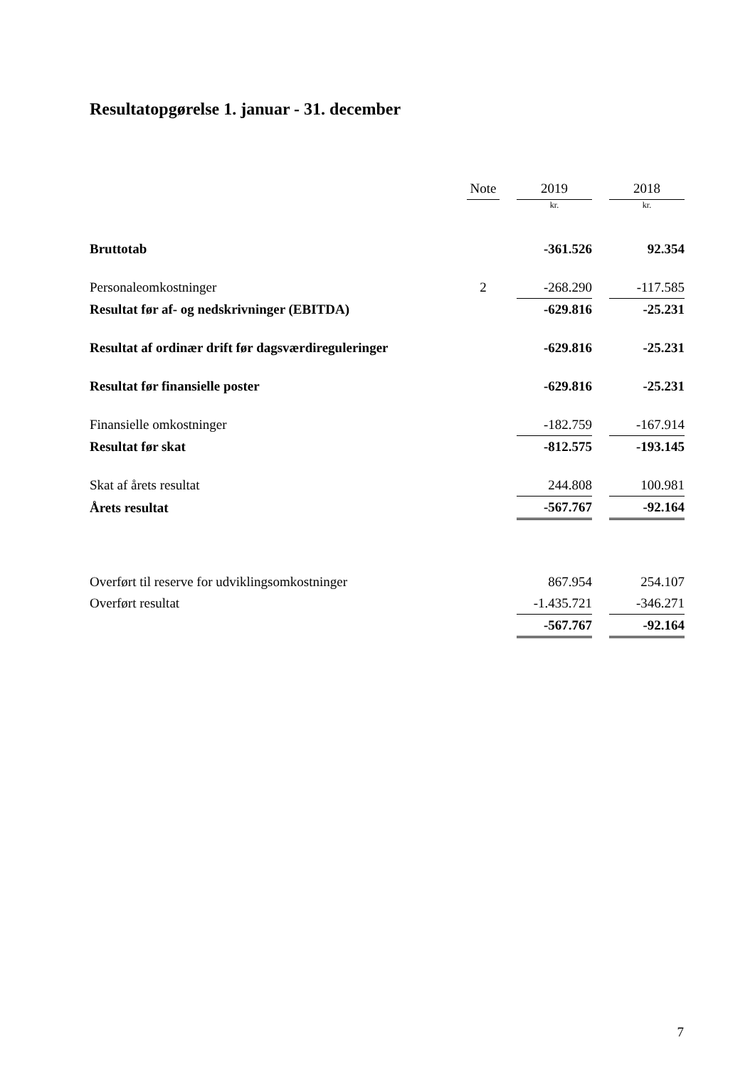Resultatopgørelse 1. januar - 31. december
| | Note | | 2019 | | 2018 |
| --- | --- | --- | --- | --- | --- |
| | | | kr. | | kr. |
| Bruttotab | | | -361.526 | | 92.354 |
| Personaleomkostninger | 2 | | -268.290 | | -117.585 |
| Resultat før af- og nedskrivninger (EBITDA) | | | -629.816 | | -25.231 |
| Resultat af ordinær drift før dagsværdireguleringer | | | -629.816 | | -25.231 |
| Resultat før finansielle poster | | | -629.816 | | -25.231 |
| Finansielle omkostninger | | | -182.759 | | -167.914 |
| Resultat før skat | | | -812.575 | | -193.145 |
| Skat af årets resultat | | | 244.808 | | 100.981 |
| Årets resultat | | | -567.767 | | -92.164 |
| Overført til reserve for udviklingsomkostninger | | | 867.954 | | 254.107 |
| Overført resultat | | | -1.435.721 | | -346.271 |
| | | | -567.767 | | -92.164 |
7